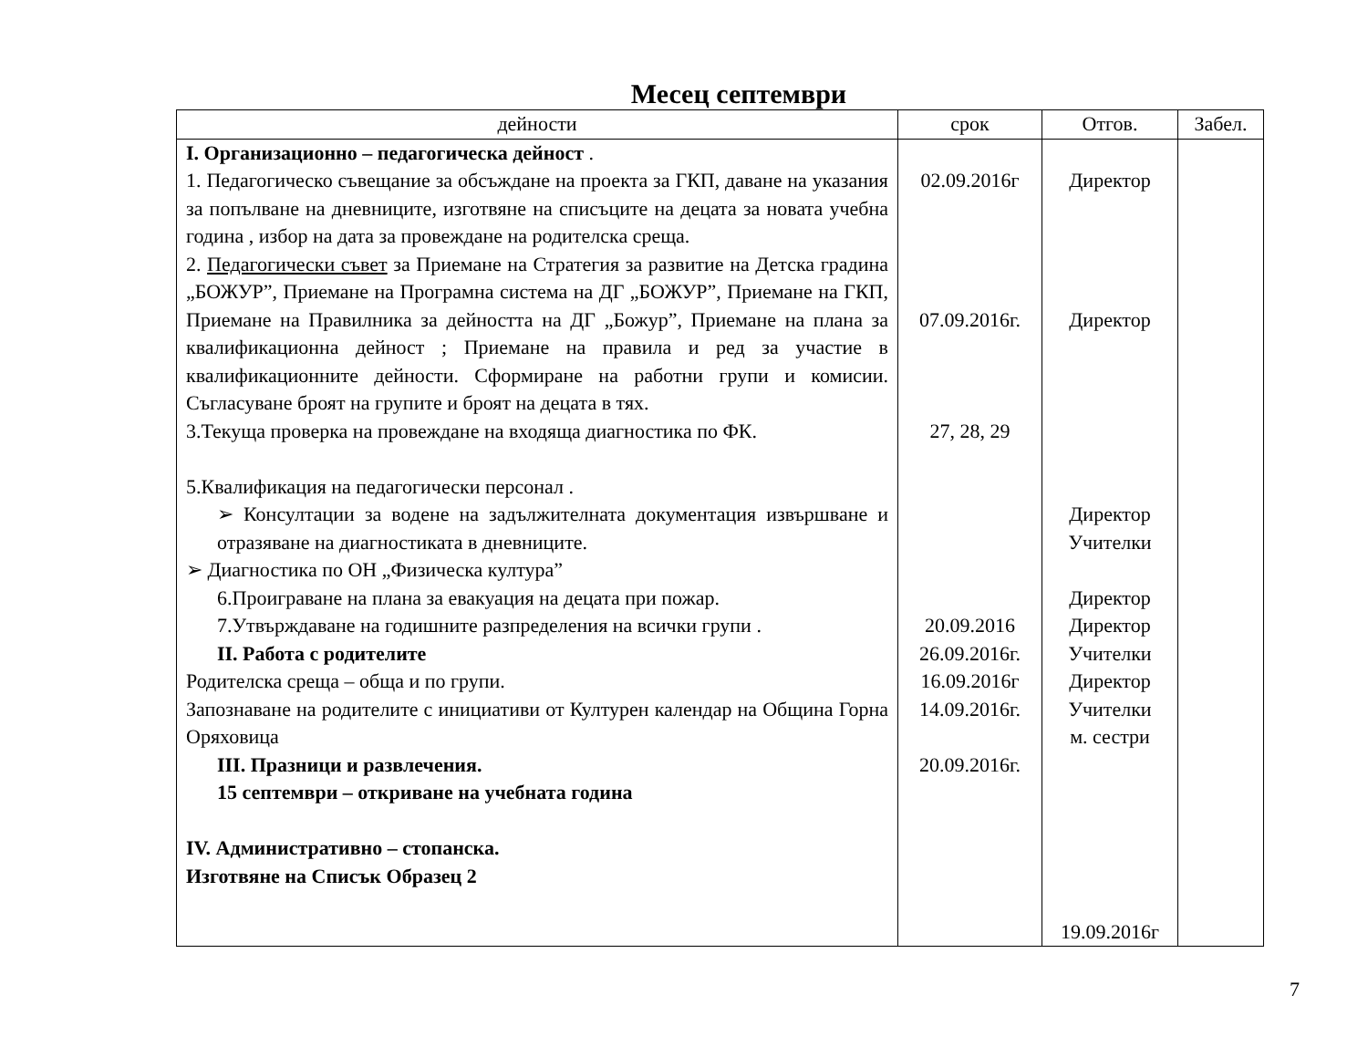Месец септември
| дейности | срок | Отгов. | Забел. |
| --- | --- | --- | --- |
| I. Организационно – педагогическа дейност . 1. Педагогическо съвещание за обсъждане на проекта за ГКП, даване на указания за попълване на дневниците, изготвяне на списъците на децата за новата учебна година , избор на дата за провеждане на родителска среща. 2. Педагогически съвет за Приемане на Стратегия за развитие на Детска градина „БОЖУР”, Приемане на Програмна система на ДГ „БОЖУР”, Приемане на ГКП, Приемане на Правилника за дейността на ДГ „Божур”, Приемане на плана за квалификационна дейност ; Приемане на правила и ред за участие в квалификационните дейности. Сформиране на работни групи и комисии. Съгласуване броят на групите и броят на децата в тях. 3.Текуща проверка на провеждане на входяща диагностика по ФК. 5.Квалификация на педагогически персонал . ➢ Консултации за водене на задължителната документация извършване и отразяване на диагностиката в дневниците. ➢ Диагностика по ОН „Физическа култура” 6.Проиграване на плана за евакуация на децата при пожар. 7.Утвърждаване на годишните разпределения на всички групи . II. Работа с родителите Родителска среща – обща и по групи. Запознаване на родителите с инициативи от Културен календар на Община Горна Оряховица III. Празници и развлечения. 15 септември – откриване на учебната година IV. Административно – стопанска. Изготвяне на Списък Образец 2 | 02.09.2016г 07.09.2016г. 27, 28, 29 20.09.2016 26.09.2016г. 16.09.2016г 14.09.2016г. 20.09.2016г. | Директор Директор Директор Учителки Директор Директор Учителки Директор Учителки м. сестри 19.09.2016г | |
7